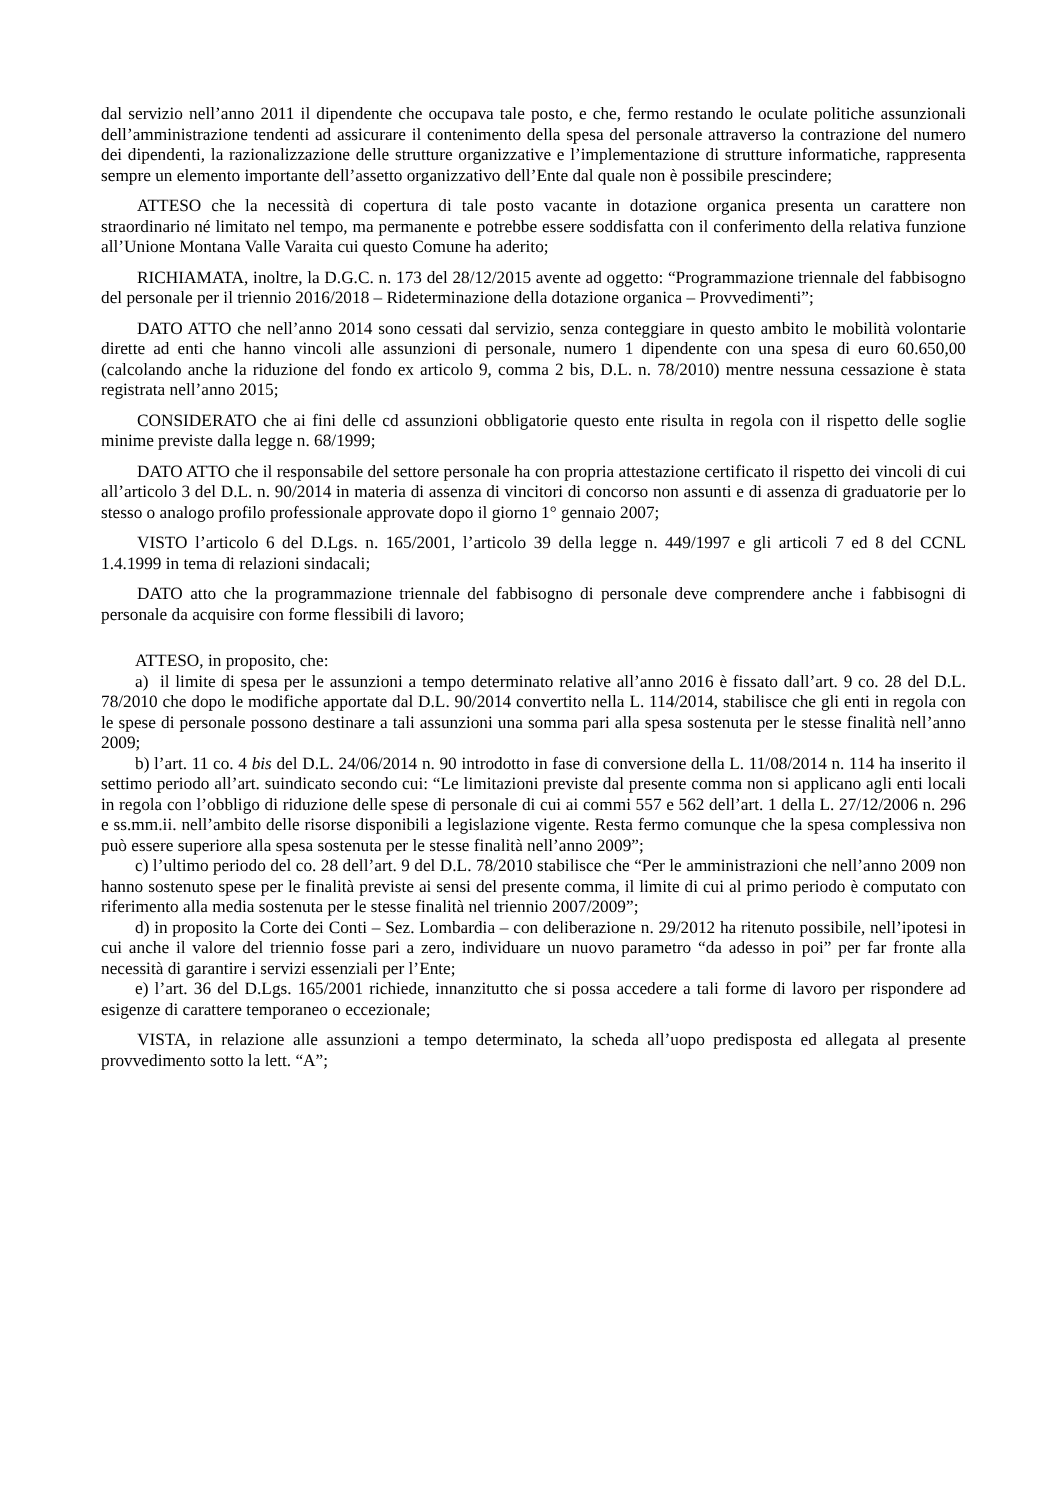dal servizio nell’anno 2011 il dipendente che occupava tale posto, e che, fermo restando le oculate politiche assunzionali dell’amministrazione tendenti ad assicurare il contenimento della spesa del personale attraverso la contrazione del numero dei dipendenti, la razionalizzazione delle strutture organizzative e l’implementazione di strutture informatiche, rappresenta sempre un elemento importante dell’assetto organizzativo dell’Ente dal quale non è possibile prescindere;
ATTESO che la necessità di copertura di tale posto vacante in dotazione organica presenta un carattere non straordinario né limitato nel tempo, ma permanente e potrebbe essere soddisfatta con il conferimento della relativa funzione all’Unione Montana Valle Varaita cui questo Comune ha aderito;
RICHIAMATA, inoltre, la D.G.C. n. 173 del 28/12/2015 avente ad oggetto: “Programmazione triennale del fabbisogno del personale per il triennio 2016/2018 – Rideterminazione della dotazione organica – Provvedimenti”;
DATO ATTO che nell’anno 2014 sono cessati dal servizio, senza conteggiare in questo ambito le mobilità volontarie dirette ad enti che hanno vincoli alle assunzioni di personale, numero 1 dipendente con una spesa di euro 60.650,00 (calcolando anche la riduzione del fondo ex articolo 9, comma 2 bis, D.L. n. 78/2010) mentre nessuna cessazione è stata registrata nell’anno 2015;
CONSIDERATO che ai fini delle cd assunzioni obbligatorie questo ente risulta in regola con il rispetto delle soglie minime previste dalla legge n. 68/1999;
DATO ATTO che il responsabile del settore personale ha con propria attestazione certificato il rispetto dei vincoli di cui all’articolo 3 del D.L. n. 90/2014 in materia di assenza di vincitori di concorso non assunti e di assenza di graduatorie per lo stesso o analogo profilo professionale approvate dopo il giorno 1° gennaio 2007;
VISTO l’articolo 6 del D.Lgs. n. 165/2001, l’articolo 39 della legge n. 449/1997 e gli articoli 7 ed 8 del CCNL 1.4.1999 in tema di relazioni sindacali;
DATO atto che la programmazione triennale del fabbisogno di personale deve comprendere anche i fabbisogni di personale da acquisire con forme flessibili di lavoro;
ATTESO, in proposito, che:
a) il limite di spesa per le assunzioni a tempo determinato relative all’anno 2016 è fissato dall’art. 9 co. 28 del D.L. 78/2010 che dopo le modifiche apportate dal D.L. 90/2014 convertito nella L. 114/2014, stabilisce che gli enti in regola con le spese di personale possono destinare a tali assunzioni una somma pari alla spesa sostenuta per le stesse finalità nell’anno 2009;
b) l’art. 11 co. 4 bis del D.L. 24/06/2014 n. 90 introdotto in fase di conversione della L. 11/08/2014 n. 114 ha inserito il settimo periodo all’art. suindicato secondo cui: “Le limitazioni previste dal presente comma non si applicano agli enti locali in regola con l’obbligo di riduzione delle spese di personale di cui ai commi 557 e 562 dell’art. 1 della L. 27/12/2006 n. 296 e ss.mm.ii. nell’ambito delle risorse disponibili a legislazione vigente. Resta fermo comunque che la spesa complessiva non può essere superiore alla spesa sostenuta per le stesse finalità nell’anno 2009”;
c) l’ultimo periodo del co. 28 dell’art. 9 del D.L. 78/2010 stabilisce che “Per le amministrazioni che nell’anno 2009 non hanno sostenuto spese per le finalità previste ai sensi del presente comma, il limite di cui al primo periodo è computato con riferimento alla media sostenuta per le stesse finalità nel triennio 2007/2009”;
d) in proposito la Corte dei Conti – Sez. Lombardia – con deliberazione n. 29/2012 ha ritenuto possibile, nell’ipotesi in cui anche il valore del triennio fosse pari a zero, individuare un nuovo parametro “da adesso in poi” per far fronte alla necessità di garantire i servizi essenziali per l’Ente;
e) l’art. 36 del D.Lgs. 165/2001 richiede, innanzitutto che si possa accedere a tali forme di lavoro per rispondere ad esigenze di carattere temporaneo o eccezionale;
VISTA, in relazione alle assunzioni a tempo determinato, la scheda all’uopo predisposta ed allegata al presente provvedimento sotto la lett. “A”;